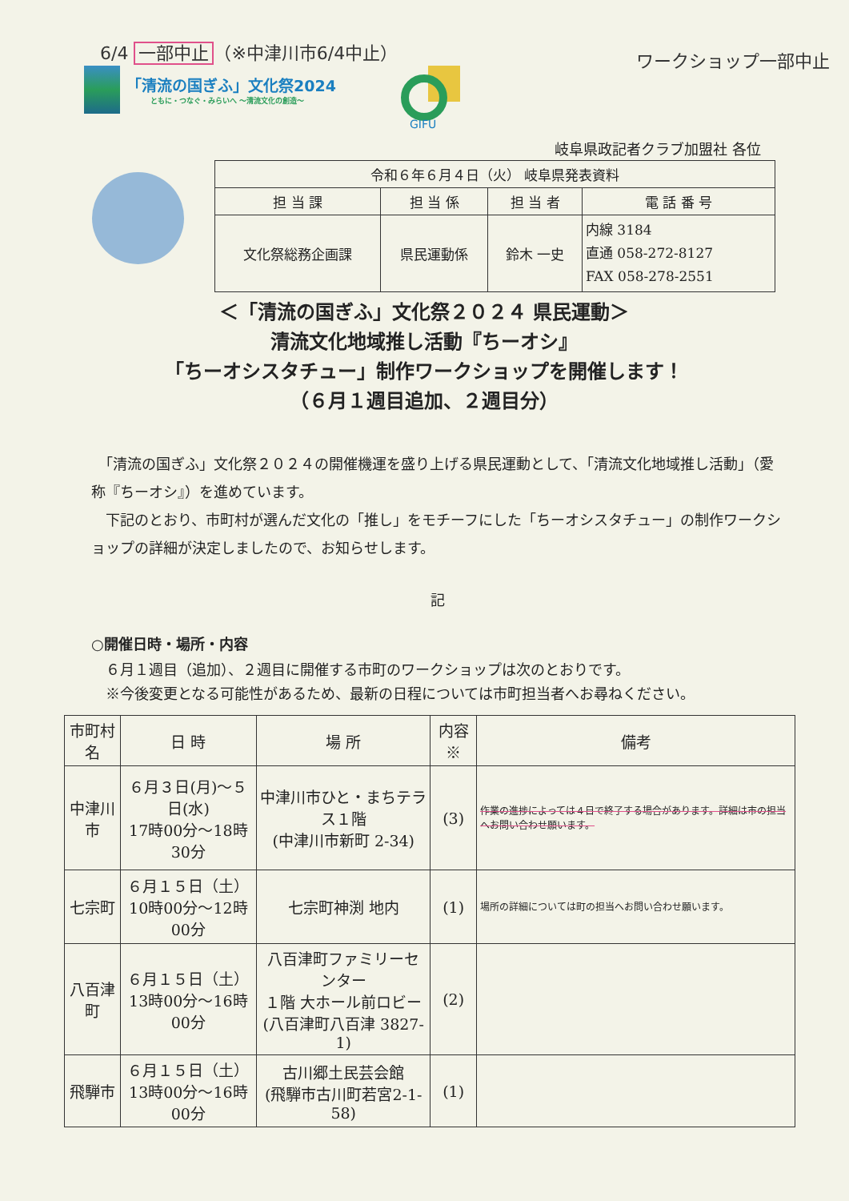6/4 一部中止 （※中津川市6/4中止） ワークショップ一部中止
「清流の国ぎふ」文化祭2024
ともに・つなぐ・みらいへ ～清流文化の創造～
GIFU
岐阜県政記者クラブ加盟社 各位
| 令和６年６月４日（火） 岐阜県発表資料 | | | |
| 担 当 課 | 担 当 係 | 担 当 者 | 電 話 番 号 |
| 文化祭総務企画課 | 県民運動係 | 鈴木 一史 | 内線 3184 直通 058-272-8127 FAX 058-278-2551 |
＜「清流の国ぎふ」文化祭２０２４ 県民運動＞
清流文化地域推し活動『ちーオシ』
「ちーオシスタチュー」制作ワークショップを開催します！
（６月１週目追加、２週目分）
　「清流の国ぎふ」文化祭２０２４の開催機運を盛り上げる県民運動として、「清流文化地域推し活動」（愛称『ちーオシ』）を進めています。
　下記のとおり、市町村が選んだ文化の「推し」をモチーフにした「ちーオシスタチュー」の制作ワークショップの詳細が決定しましたので、お知らせします。
記
○開催日時・場所・内容
　６月１週目（追加）、２週目に開催する市町のワークショップは次のとおりです。
　※今後変更となる可能性があるため、最新の日程については市町担当者へお尋ねください。
| 市町村名 | 日 時 | 場 所 | 内容※ | 備考 |
| --- | --- | --- | --- | --- |
| 中津川市 | ６月３日(月)～５日(水) 17時00分～18時30分 | 中津川市ひと・まちテラス１階 (中津川市新町 2-34) | (3) | 作業の進捗によっては４日で終了する場合があります。詳細は市の担当へお問い合わせ願います。 |
| 七宗町 | ６月１５日（土） 10時00分～12時00分 | 七宗町神渕 地内 | (1) | 場所の詳細については町の担当へお問い合わせ願います。 |
| 八百津町 | ６月１５日（土） 13時00分～16時00分 | 八百津町ファミリーセンター １階 大ホール前ロビー (八百津町八百津 3827-1) | (2) | |
| 飛騨市 | ６月１５日（土） 13時00分～16時00分 | 古川郷土民芸会館 (飛騨市古川町若宮2-1-58) | (1) | |